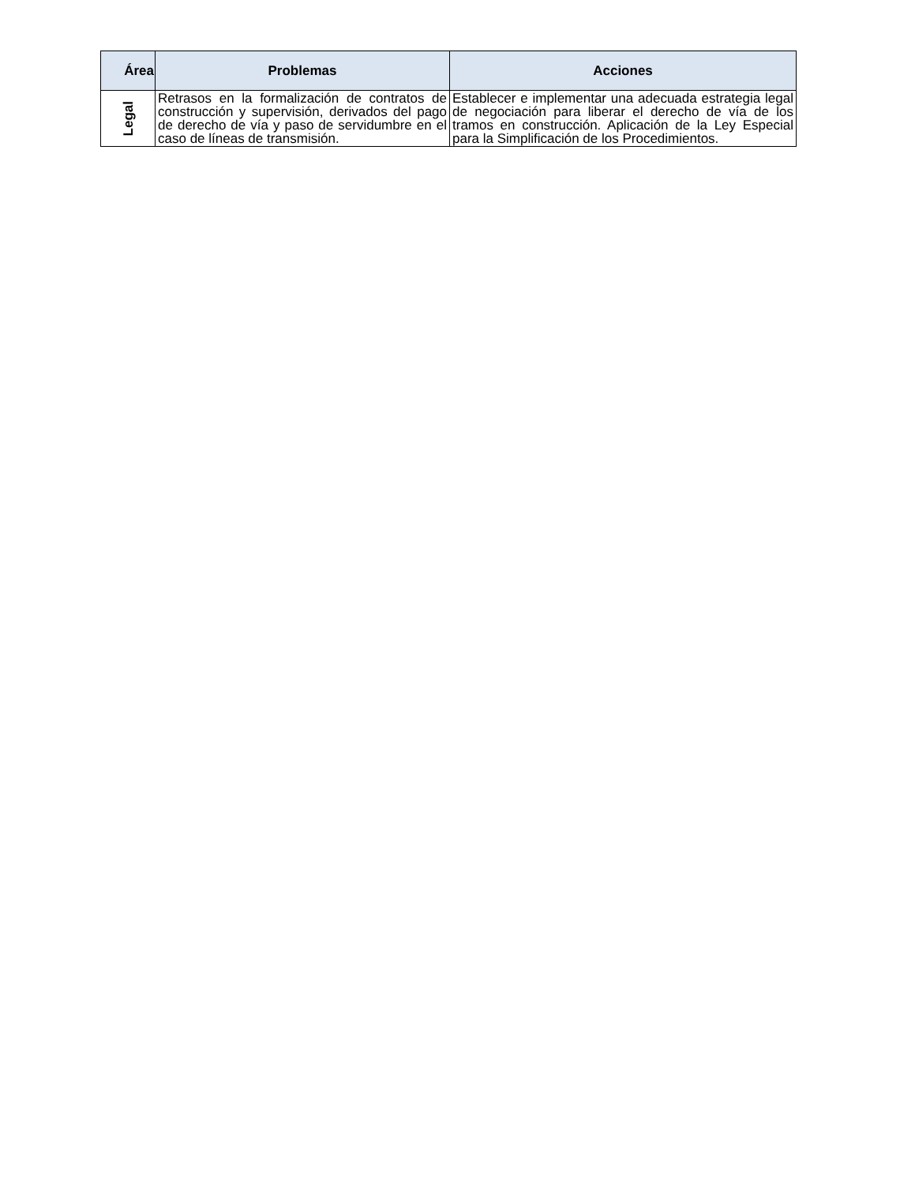| Área | Problemas | Acciones |
| --- | --- | --- |
| Legal | Retrasos en la formalización de contratos de construcción y supervisión, derivados del pago de derecho de vía y paso de servidumbre en el caso de líneas de transmisión. | Establecer e implementar una adecuada estrategia legal de negociación para liberar el derecho de vía de los tramos en construcción. Aplicación de la Ley Especial para la Simplificación de los Procedimientos. |